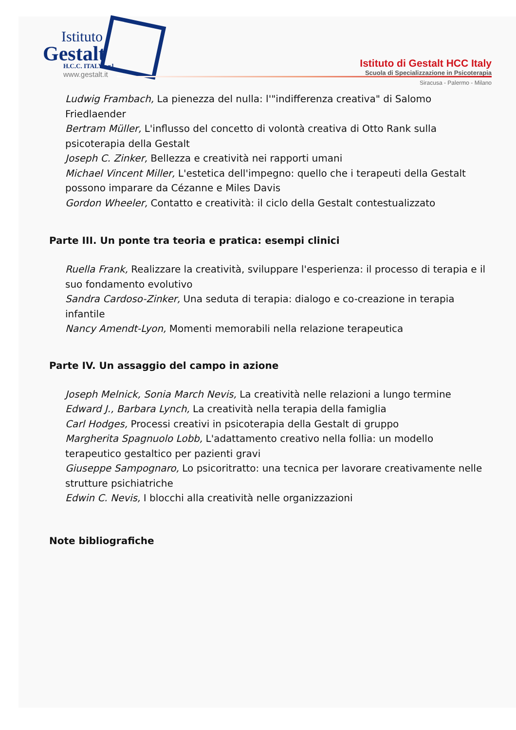Istituto
Gestalt
H.C.C. ITALY s.r.l.
www.gestalt.it
Istituto di Gestalt HCC Italy
Scuola di Specializzazione in Psicoterapia
Siracusa - Palermo - Milano
Ludwig Frambach, La pienezza del nulla: l'"indifferenza creativa" di Salomo Friedlaender
Bertram Müller, L'influsso del concetto di volontà creativa di Otto Rank sulla psicoterapia della Gestalt
Joseph C. Zinker, Bellezza e creatività nei rapporti umani
Michael Vincent Miller, L'estetica dell'impegno: quello che i terapeuti della Gestalt possono imparare da Cézanne e Miles Davis
Gordon Wheeler, Contatto e creatività: il ciclo della Gestalt contestualizzato
Parte III. Un ponte tra teoria e pratica: esempi clinici
Ruella Frank, Realizzare la creatività, sviluppare l'esperienza: il processo di terapia e il suo fondamento evolutivo
Sandra Cardoso-Zinker, Una seduta di terapia: dialogo e co-creazione in terapia infantile
Nancy Amendt-Lyon, Momenti memorabili nella relazione terapeutica
Parte IV. Un assaggio del campo in azione
Joseph Melnick, Sonia March Nevis, La creatività nelle relazioni a lungo termine
Edward J., Barbara Lynch, La creatività nella terapia della famiglia
Carl Hodges, Processi creativi in psicoterapia della Gestalt di gruppo
Margherita Spagnuolo Lobb, L'adattamento creativo nella follia: un modello terapeutico gestaltico per pazienti gravi
Giuseppe Sampognaro, Lo psicoritratto: una tecnica per lavorare creativamente nelle strutture psichiatriche
Edwin C. Nevis, I blocchi alla creatività nelle organizzazioni
Note bibliografiche